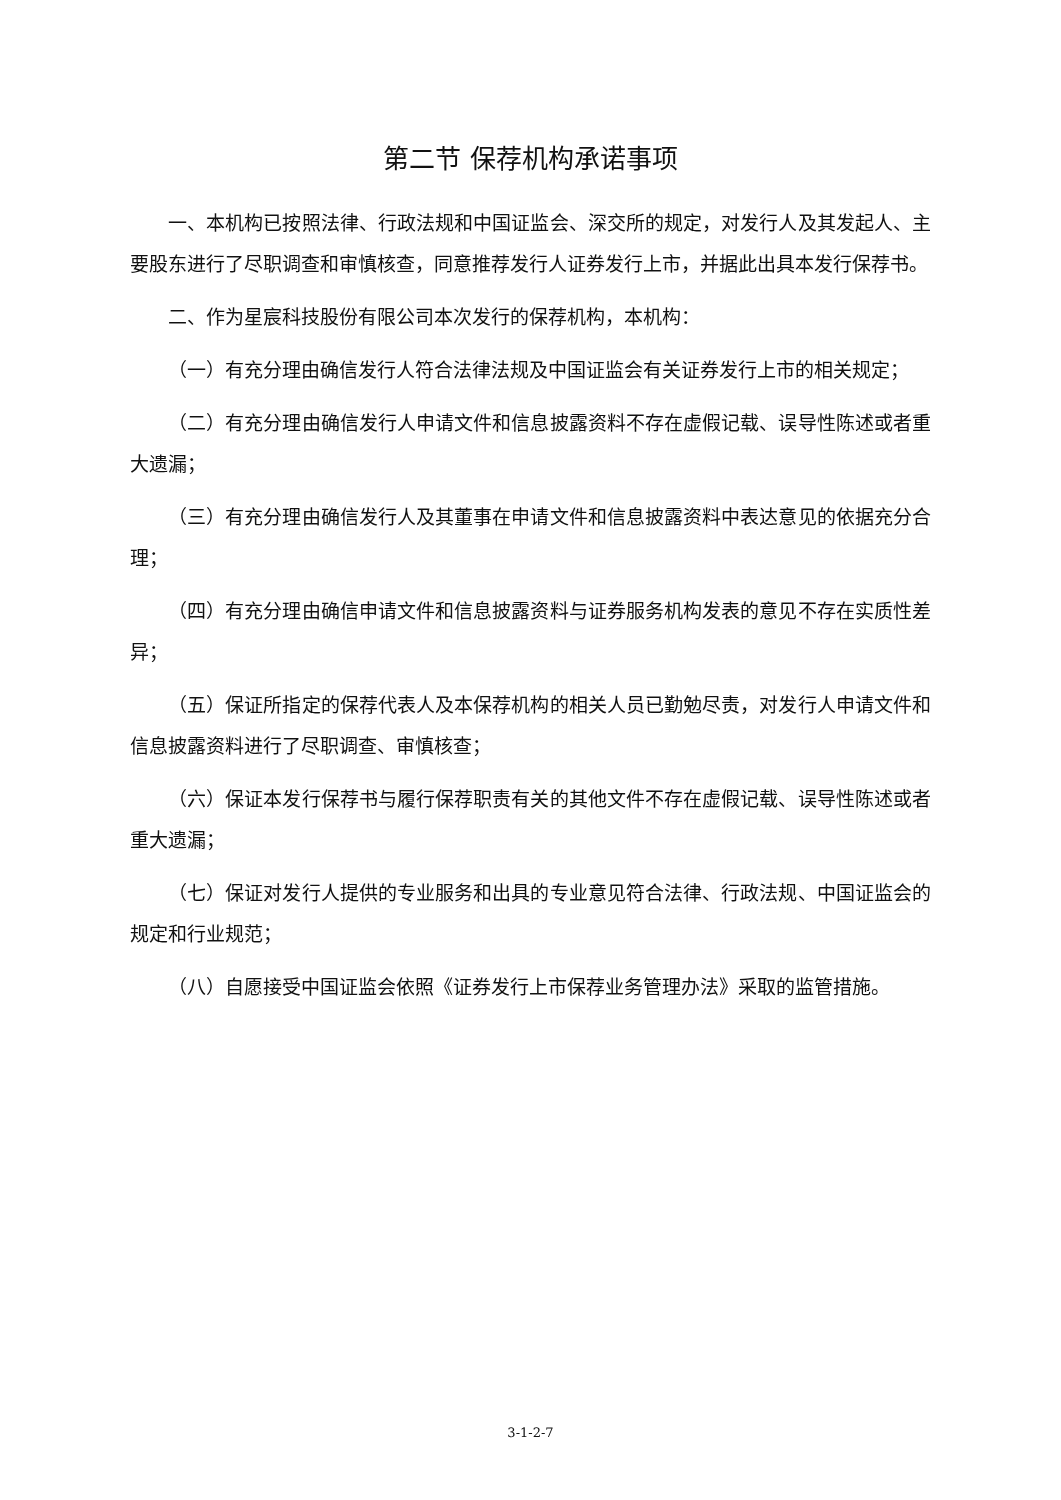第二节 保荐机构承诺事项
一、本机构已按照法律、行政法规和中国证监会、深交所的规定，对发行人及其发起人、主要股东进行了尽职调查和审慎核查，同意推荐发行人证券发行上市，并据此出具本发行保荐书。
二、作为星宸科技股份有限公司本次发行的保荐机构，本机构：
（一）有充分理由确信发行人符合法律法规及中国证监会有关证券发行上市的相关规定；
（二）有充分理由确信发行人申请文件和信息披露资料不存在虚假记载、误导性陈述或者重大遗漏；
（三）有充分理由确信发行人及其董事在申请文件和信息披露资料中表达意见的依据充分合理；
（四）有充分理由确信申请文件和信息披露资料与证券服务机构发表的意见不存在实质性差异；
（五）保证所指定的保荐代表人及本保荐机构的相关人员已勤勉尽责，对发行人申请文件和信息披露资料进行了尽职调查、审慎核查；
（六）保证本发行保荐书与履行保荐职责有关的其他文件不存在虚假记载、误导性陈述或者重大遗漏；
（七）保证对发行人提供的专业服务和出具的专业意见符合法律、行政法规、中国证监会的规定和行业规范；
（八）自愿接受中国证监会依照《证券发行上市保荐业务管理办法》采取的监管措施。
3-1-2-7